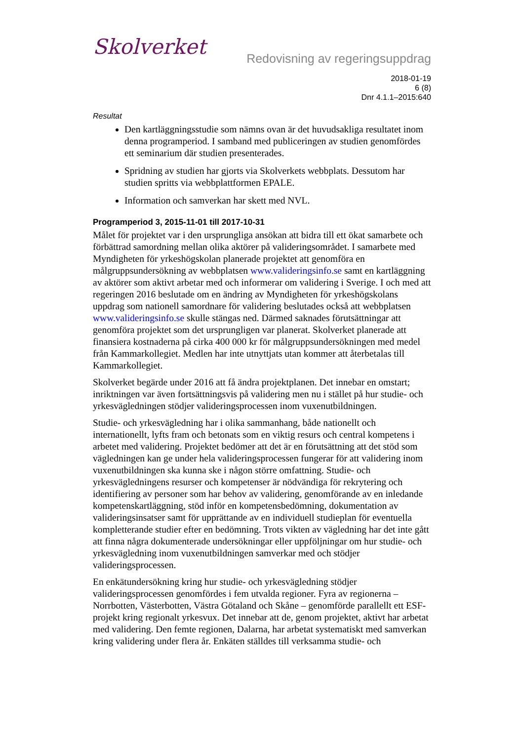Skolverket
Redovisning av regeringsuppdrag
2018-01-19
6 (8)
Dnr 4.1.1–2015:640
Resultat
Den kartläggningsstudie som nämns ovan är det huvudsakliga resultatet inom denna programperiod. I samband med publiceringen av studien genomfördes ett seminarium där studien presenterades.
Spridning av studien har gjorts via Skolverkets webbplats. Dessutom har studien spritts via webbplattformen EPALE.
Information och samverkan har skett med NVL.
Programperiod 3, 2015-11-01 till 2017-10-31
Målet för projektet var i den ursprungliga ansökan att bidra till ett ökat samarbete och förbättrad samordning mellan olika aktörer på valideringsområdet. I samarbete med Myndigheten för yrkeshögskolan planerade projektet att genomföra en målgruppsundersökning av webbplatsen www.valideringsinfo.se samt en kartläggning av aktörer som aktivt arbetar med och informerar om validering i Sverige. I och med att regeringen 2016 beslutade om en ändring av Myndigheten för yrkeshögskolans uppdrag som nationell samordnare för validering beslutades också att webbplatsen www.valideringsinfo.se skulle stängas ned. Därmed saknades förutsättningar att genomföra projektet som det ursprungligen var planerat. Skolverket planerade att finansiera kostnaderna på cirka 400 000 kr för målgruppsundersökningen med medel från Kammarkollegiet. Medlen har inte utnyttjats utan kommer att återbetalas till Kammarkollegiet.
Skolverket begärde under 2016 att få ändra projektplanen. Det innebar en omstart; inriktningen var även fortsättningsvis på validering men nu i stället på hur studie- och yrkesvägledningen stödjer valideringsprocessen inom vuxenutbildningen.
Studie- och yrkesvägledning har i olika sammanhang, både nationellt och internationellt, lyfts fram och betonats som en viktig resurs och central kompetens i arbetet med validering. Projektet bedömer att det är en förutsättning att det stöd som vägledningen kan ge under hela valideringsprocessen fungerar för att validering inom vuxenutbildningen ska kunna ske i någon större omfattning. Studie- och yrkesvägledningens resurser och kompetenser är nödvändiga för rekrytering och identifiering av personer som har behov av validering, genomförande av en inledande kompetenskartläggning, stöd inför en kompetensbedömning, dokumentation av valideringsinsatser samt för upprättande av en individuell studieplan för eventuella kompletterande studier efter en bedömning. Trots vikten av vägledning har det inte gått att finna några dokumenterade undersökningar eller uppföljningar om hur studie- och yrkesvägledning inom vuxenutbildningen samverkar med och stödjer valideringsprocessen.
En enkätundersökning kring hur studie- och yrkesvägledning stödjer valideringsprocessen genomfördes i fem utvalda regioner. Fyra av regionerna – Norrbotten, Västerbotten, Västra Götaland och Skåne – genomförde parallellt ett ESF-projekt kring regionalt yrkesvux. Det innebar att de, genom projektet, aktivt har arbetat med validering. Den femte regionen, Dalarna, har arbetat systematiskt med samverkan kring validering under flera år. Enkäten ställdes till verksamma studie- och